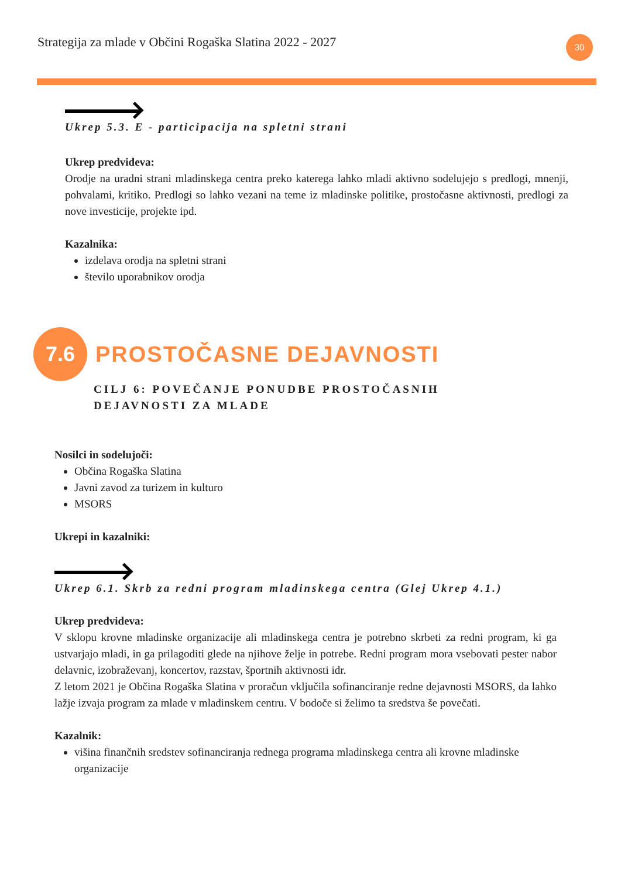Strategija za mlade v Občini Rogaška Slatina 2022 - 2027
30
Ukrep 5.3. E - participacija na spletni strani
Ukrep predvideva:
Orodje na uradni strani mladinskega centra preko katerega lahko mladi aktivno sodelujejo s predlogi, mnenji, pohvalami, kritiko. Predlogi so lahko vezani na teme iz mladinske politike, prostočasne aktivnosti, predlogi za nove investicije, projekte ipd.
Kazalnika:
izdelava orodja na spletni strani
število uporabnikov orodja
7.6
PROSTOČASNE DEJAVNOSTI
CILJ 6: POVEČANJE PONUDBE PROSTOČASNIH
DEJAVNOSTI ZA MLADE
Nosilci in sodelujoči:
Občina Rogaška Slatina
Javni zavod za turizem in kulturo
MSORS
Ukrepi in kazalniki:
Ukrep 6.1. Skrb za redni program mladinskega centra (Glej Ukrep 4.1.)
Ukrep predvideva:
V sklopu krovne mladinske organizacije ali mladinskega centra je potrebno skrbeti za redni program, ki ga ustvarjajo mladi, in ga prilagoditi glede na njihove želje in potrebe. Redni program mora vsebovati pester nabor delavnic, izobraževanj, koncertov, razstav, športnih aktivnosti idr.
Z letom 2021 je Občina Rogaška Slatina v proračun vključila sofinanciranje redne dejavnosti MSORS, da lahko lažje izvaja program za mlade v mladinskem centru. V bodoče si želimo ta sredstva še povečati.
Kazalnik:
višina finančnih sredstev sofinanciranja rednega programa mladinskega centra ali krovne mladinske organizacije